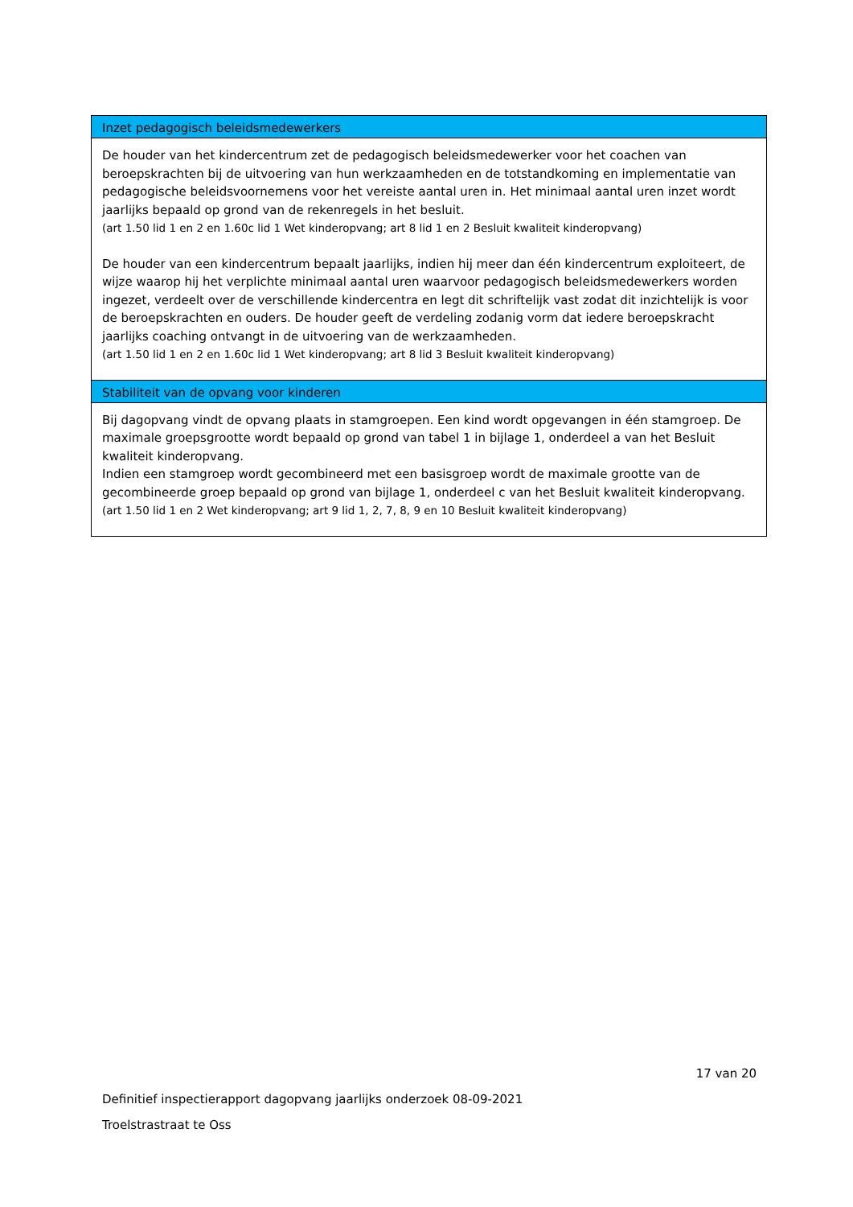| Inzet pedagogisch beleidsmedewerkers |
| --- |
| De houder van het kindercentrum zet de pedagogisch beleidsmedewerker voor het coachen van beroepskrachten bij de uitvoering van hun werkzaamheden en de totstandkoming en implementatie van pedagogische beleidsvoornemens voor het vereiste aantal uren in. Het minimaal aantal uren inzet wordt jaarlijks bepaald op grond van de rekenregels in het besluit. (art 1.50 lid 1 en 2 en 1.60c lid 1 Wet kinderopvang; art 8 lid 1 en 2 Besluit kwaliteit kinderopvang) De houder van een kindercentrum bepaalt jaarlijks, indien hij meer dan één kindercentrum exploiteert, de wijze waarop hij het verplichte minimaal aantal uren waarvoor pedagogisch beleidsmedewerkers worden ingezet, verdeelt over de verschillende kindercentra en legt dit schriftelijk vast zodat dit inzichtelijk is voor de beroepskrachten en ouders. De houder geeft de verdeling zodanig vorm dat iedere beroepskracht jaarlijks coaching ontvangt in de uitvoering van de werkzaamheden. (art 1.50 lid 1 en 2 en 1.60c lid 1 Wet kinderopvang; art 8 lid 3 Besluit kwaliteit kinderopvang) |
| Stabiliteit van de opvang voor kinderen |
| Bij dagopvang vindt de opvang plaats in stamgroepen. Een kind wordt opgevangen in één stamgroep. De maximale groepsgrootte wordt bepaald op grond van tabel 1 in bijlage 1, onderdeel a van het Besluit kwaliteit kinderopvang. Indien een stamgroep wordt gecombineerd met een basisgroep wordt de maximale grootte van de gecombineerde groep bepaald op grond van bijlage 1, onderdeel c van het Besluit kwaliteit kinderopvang. (art 1.50 lid 1 en 2 Wet kinderopvang; art 9 lid 1, 2, 7, 8, 9 en 10 Besluit kwaliteit kinderopvang) |
17 van 20
Definitief inspectierapport dagopvang jaarlijks onderzoek 08-09-2021
Troelstrastraat te Oss